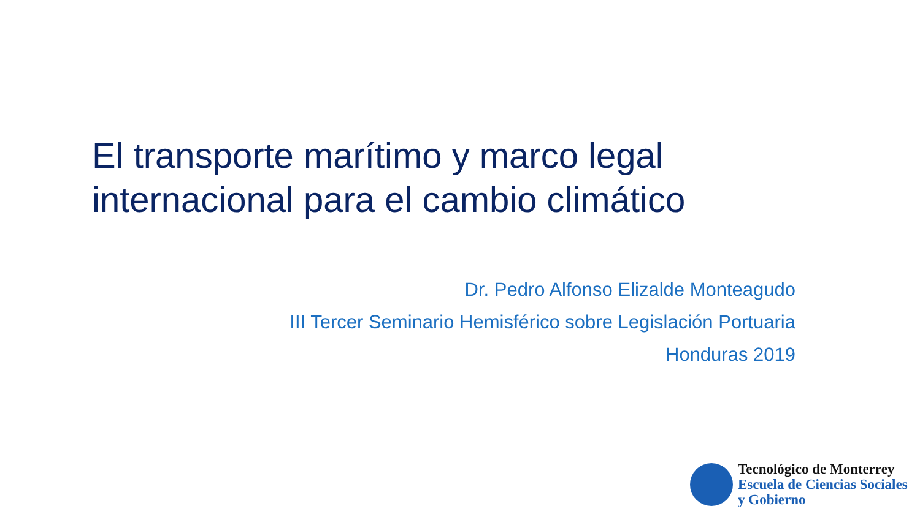El transporte marítimo y marco legal
internacional para el cambio climático
Dr. Pedro Alfonso Elizalde Monteagudo
III Tercer Seminario Hemisférico sobre Legislación Portuaria
Honduras 2019
Tecnológico de Monterrey
Escuela de Ciencias Sociales
y Gobierno